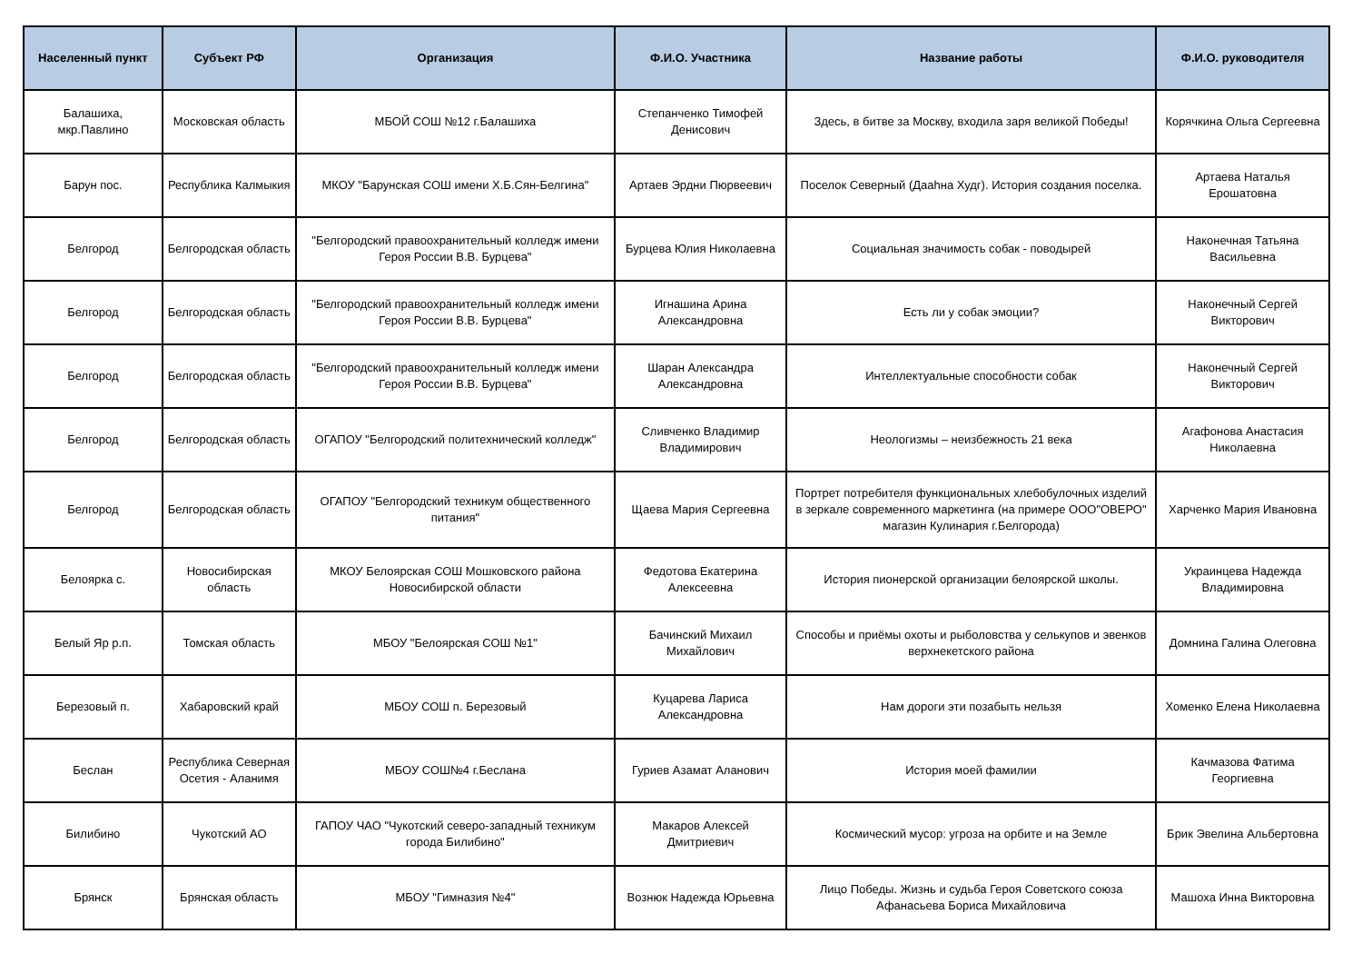| Населенный пункт | Субъект РФ | Организация | Ф.И.О. Участника | Название работы | Ф.И.О. руководителя |
| --- | --- | --- | --- | --- | --- |
| Балашиха, мкр.Павлино | Московская область | МБОЙ СОШ №12 г.Балашиха | Степанченко Тимофей Денисович | Здесь, в битве за Москву, входила заря великой Победы! | Корячкина Ольга Сергеевна |
| Барун пос. | Республика Калмыкия | МКОУ "Барунская СОШ имени Х.Б.Сян-Белгина" | Артаев Эрдни Пюрвеевич | Поселок Северный (Даahна Худг). История создания поселка. | Артаева Наталья Ерошатовна |
| Белгород | Белгородская область | "Белгородский правоохранительный колледж имени Героя России В.В. Бурцева" | Бурцева Юлия Николаевна | Социальная значимость собак - поводырей | Наконечная Татьяна Васильевна |
| Белгород | Белгородская область | "Белгородский правоохранительный колледж имени Героя России В.В. Бурцева" | Игнашина Арина Александровна | Есть ли у собак эмоции? | Наконечный Сергей Викторович |
| Белгород | Белгородская область | "Белгородский правоохранительный колледж имени Героя России В.В. Бурцева" | Шаран Александра Александровна | Интеллектуальные способности собак | Наконечный Сергей Викторович |
| Белгород | Белгородская область | ОГАПОУ "Белгородский политехнический колледж" | Сливченко Владимир Владимирович | Неологизмы – неизбежность 21 века | Агафонова Анастасия Николаевна |
| Белгород | Белгородская область | ОГАПОУ "Белгородский техникум общественного питания" | Щаева Мария Сергеевна | Портрет потребителя функциональных хлебобулочных изделий в зеркале современного маркетинга (на примере ООО"ОВЕРО" магазин Кулинария г.Белгорода) | Харченко Мария Ивановна |
| Белоярка с. | Новосибирская область | МКОУ Белоярская СОШ Мошковского района Новосибирской области | Федотова Екатерина Алексеевна | История пионерской организации белоярской школы. | Украинцева Надежда Владимировна |
| Белый Яр р.п. | Томская область | МБОУ "Белоярская СОШ №1" | Бачинский Михаил Михайлович | Способы и приёмы охоты и рыболовства у селькупов и эвенков верхнекетского района | Домнина Галина Олеговна |
| Березовый п. | Хабаровский край | МБОУ СОШ п. Березовый | Куцарева Лариса Александровна | Нам дороги эти позабыть нельзя | Хоменко Елена Николаевна |
| Беслан | Республика Северная Осетия - Аланимя | МБОУ СОШ№4 г.Беслана | Гуриев Азамат Аланович | История моей фамилии | Качмазова Фатима Георгиевна |
| Билибино | Чукотский АО | ГАПОУ ЧАО "Чукотский северо-западный техникум города Билибино" | Макаров Алексей Дмитриевич | Космический мусор: угроза на орбите и на Земле | Брик Эвелина Альбертовна |
| Брянск | Брянская область | МБОУ "Гимназия №4" | Вознюк Надежда Юрьевна | Лицо Победы. Жизнь и судьба Героя Советского союза Афанасьева Бориса Михайловича | Машоха Инна Викторовна |